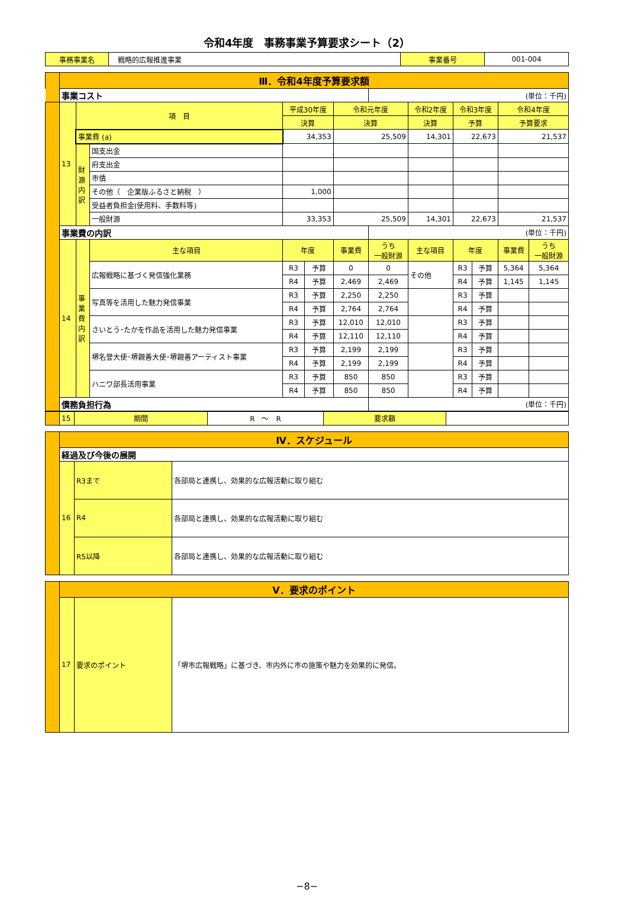令和4年度　事務事業予算要求シート（2）
| 事務事業名 | 戦略的広報推進事業 | 事業番号 | 001-004 |
| | Ⅲ．令和4年度予算要求額 | | | | | | | | | | | |
| | 事業コスト | | | | | | (単位：千円) | | | | | |
| | 13 | 項 目 | | 平成30年度 | | 令和元年度 | | 令和2年度 | 令和3年度 | | 令和4年度 | |
| | | | | 決算 | | 決算 | | 決算 | 予算 | | 予算要求 | |
| | | 事業費 (a) | | 34,353 | | 25,509 | | 14,301 | 22,673 | | 21,537 | |
| | | 財 源 内 訳 | 国支出金 | | | | | | | | | |
| | | | 府支出金 | | | | | | | | | |
| | | | 市債 | | | | | | | | | |
| | | | その他（ 企業版ふるさと納税 ） | 1,000 | | | | | | | | |
| | | | 受益者負担金(使用料、手数料等) | | | | | | | | | |
| | | | 一般財源 | 33,353 | | 25,509 | | 14,301 | 22,673 | | 21,537 | |
| | 事業費の内訳 | | | | | | (単位：千円) | | | | | |
| | 14 | 事 業 費 内 訳 | 主な項目 | 年度 | | 事業費 | うち 一般財源 | 主な項目 | 年度 | | 事業費 | うち 一般財源 |
| | | | 広報戦略に基づく発信強化業務 | R3 | 予算 | 0 | 0 | その他 | R3 | 予算 | 5,364 | 5,364 |
| | | | | R4 | 予算 | 2,469 | 2,469 | | R4 | 予算 | 1,145 | 1,145 |
| | | | 写真等を活用した魅力発信事業 | R3 | 予算 | 2,250 | 2,250 | | R3 | 予算 | | |
| | | | | R4 | 予算 | 2,764 | 2,764 | | R4 | 予算 | | |
| | | | さいとう･たかを作品を活用した魅力発信事業 | R3 | 予算 | 12,010 | 12,010 | | R3 | 予算 | | |
| | | | | R4 | 予算 | 12,110 | 12,110 | | R4 | 予算 | | |
| | | | 堺名誉大使･堺親善大使･堺親善アーティスト事業 | R3 | 予算 | 2,199 | 2,199 | | R3 | 予算 | | |
| | | | | R4 | 予算 | 2,199 | 2,199 | | R4 | 予算 | | |
| | | | ハニワ部長活用事業 | R3 | 予算 | 850 | 850 | | R3 | 予算 | | |
| | | | | R4 | 予算 | 850 | 850 | | R4 | 予算 | | |
| | 債務負担行為 | | | | | | (単位：千円) | | | | | |
| | 15 | 期間 | R ～ R | 要求額 | |
| | Ⅳ．スケジュール | | |
| | 経過及び今後の展開 | | |
| | 16 | R3まで | 各部局と連携し、効果的な広報活動に取り組む |
| | | R4 | 各部局と連携し、効果的な広報活動に取り組む |
| | | R5以降 | 各部局と連携し、効果的な広報活動に取り組む |
| | Ⅴ．要求のポイント | | |
| | 17 | 要求のポイント | 「堺市広報戦略」に基づき、市内外に市の施策や魅力を効果的に発信。 |
−8−